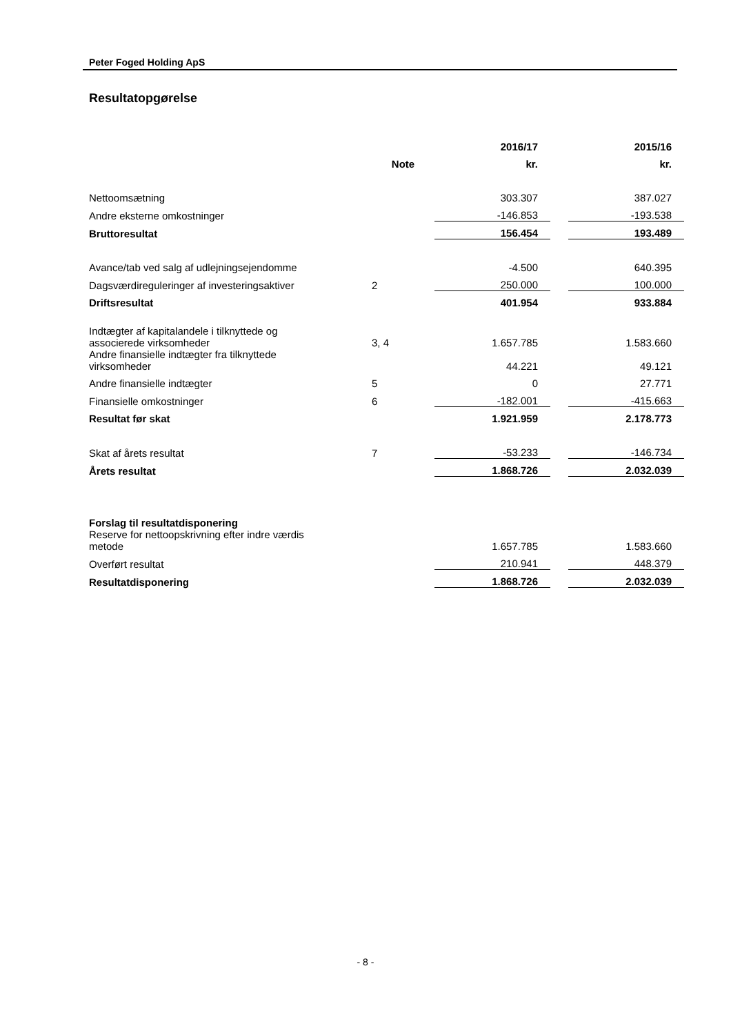Peter Foged Holding ApS
Resultatopgørelse
| | | 2016/17 | | 2015/16 |
| --- | --- | --- | --- | --- |
| | Note | kr. | | kr. |
| Nettoomsætning | | 303.307 | | 387.027 |
| Andre eksterne omkostninger | | -146.853 | | -193.538 |
| Bruttoresultat | | 156.454 | | 193.489 |
| Avance/tab ved salg af udlejningsejendomme | | -4.500 | | 640.395 |
| Dagsværdireguleringer af investeringsaktiver | 2 | 250.000 | | 100.000 |
| Driftsresultat | | 401.954 | | 933.884 |
| Indtægter af kapitalandele i tilknyttede og associerede virksomheder | 3, 4 | 1.657.785 | | 1.583.660 |
| Andre finansielle indtægter fra tilknyttede virksomheder | | 44.221 | | 49.121 |
| Andre finansielle indtægter | 5 | 0 | | 27.771 |
| Finansielle omkostninger | 6 | -182.001 | | -415.663 |
| Resultat før skat | | 1.921.959 | | 2.178.773 |
| Skat af årets resultat | 7 | -53.233 | | -146.734 |
| Årets resultat | | 1.868.726 | | 2.032.039 |
| Forslag til resultatdisponering | | | | |
| Reserve for nettoopskrivning efter indre værdis metode | | 1.657.785 | | 1.583.660 |
| Overført resultat | | 210.941 | | 448.379 |
| Resultatdisponering | | 1.868.726 | | 2.032.039 |
- 8 -